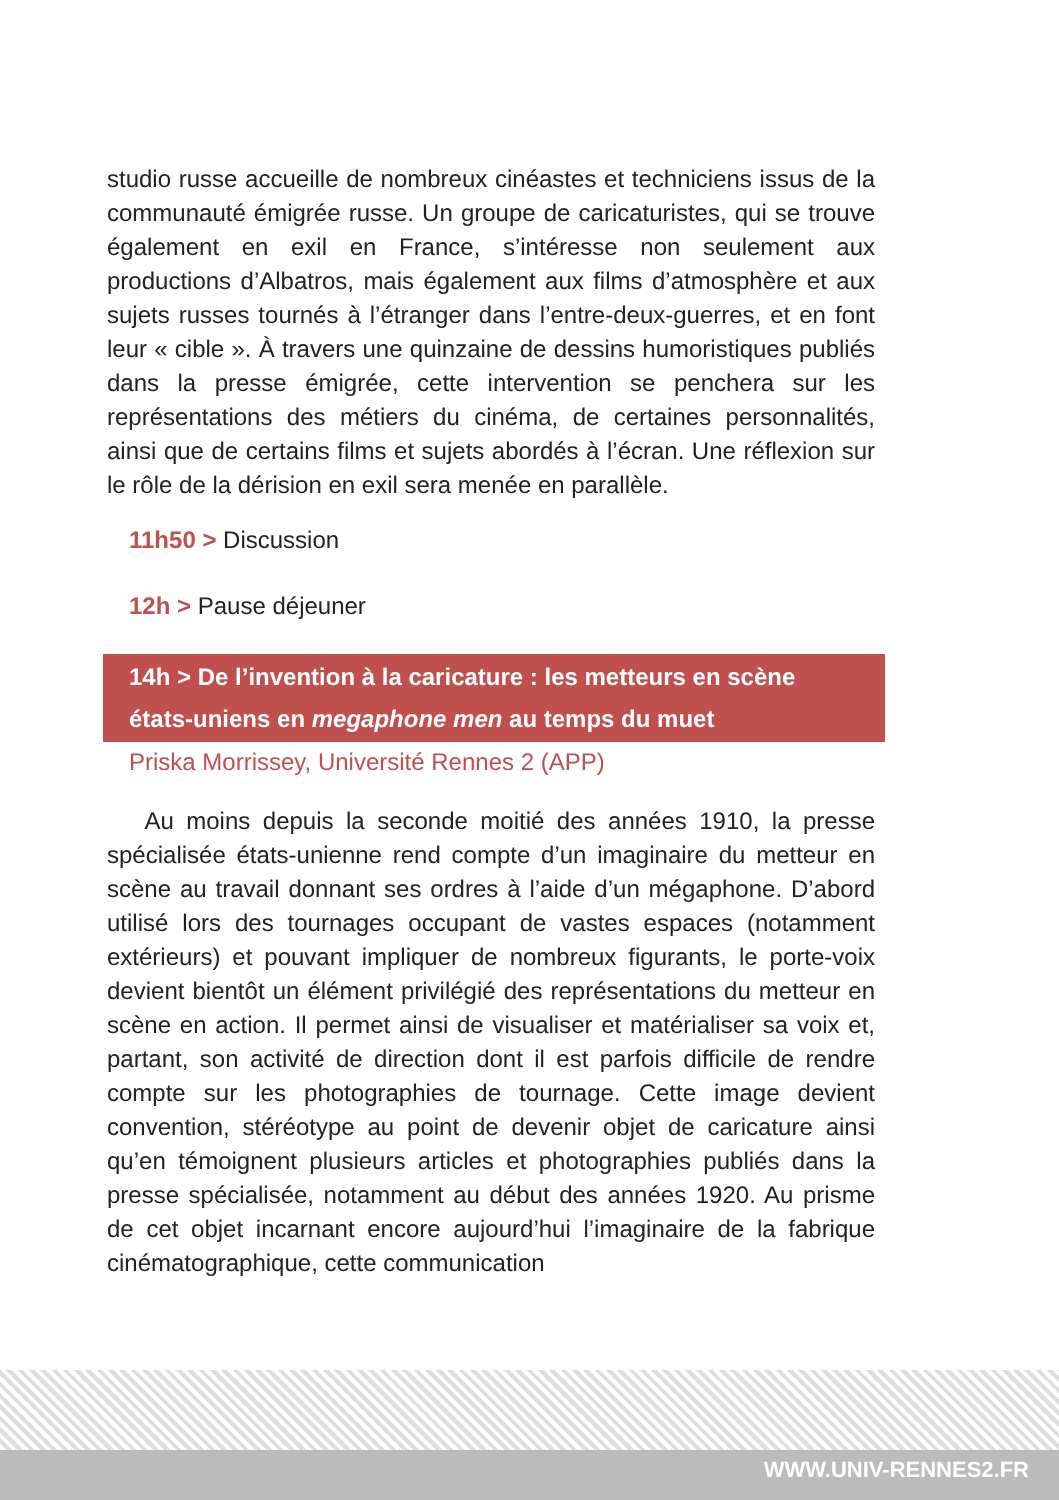studio russe accueille de nombreux cinéastes et techniciens issus de la communauté émigrée russe. Un groupe de caricaturistes, qui se trouve également en exil en France, s’intéresse non seulement aux productions d’Albatros, mais également aux films d’atmosphère et aux sujets russes tournés à l’étranger dans l’entre-deux-guerres, et en font leur « cible ». À travers une quinzaine de dessins humoristiques publiés dans la presse émigrée, cette intervention se penchera sur les représentations des métiers du cinéma, de certaines personnalités, ainsi que de certains films et sujets abordés à l’écran. Une réflexion sur le rôle de la dérision en exil sera menée en parallèle.
11h50 > Discussion
12h > Pause déjeuner
14h > De l’invention à la caricature : les metteurs en scène états-uniens en megaphone men au temps du muet
Priska Morrissey, Université Rennes 2 (APP)
Au moins depuis la seconde moitié des années 1910, la presse spécialisée états-unienne rend compte d’un imaginaire du metteur en scène au travail donnant ses ordres à l’aide d’un mégaphone. D’abord utilisé lors des tournages occupant de vastes espaces (notamment extérieurs) et pouvant impliquer de nombreux figurants, le porte-voix devient bientôt un élément privilégié des représentations du metteur en scène en action. Il permet ainsi de visualiser et matérialiser sa voix et, partant, son activité de direction dont il est parfois difficile de rendre compte sur les photographies de tournage. Cette image devient convention, stéréotype au point de devenir objet de caricature ainsi qu’en témoignent plusieurs articles et photographies publiés dans la presse spécialisée, notamment au début des années 1920. Au prisme de cet objet incarnant encore aujourd’hui l’imaginaire de la fabrique cinématographique, cette communication
WWW.UNIV-RENNES2.FR